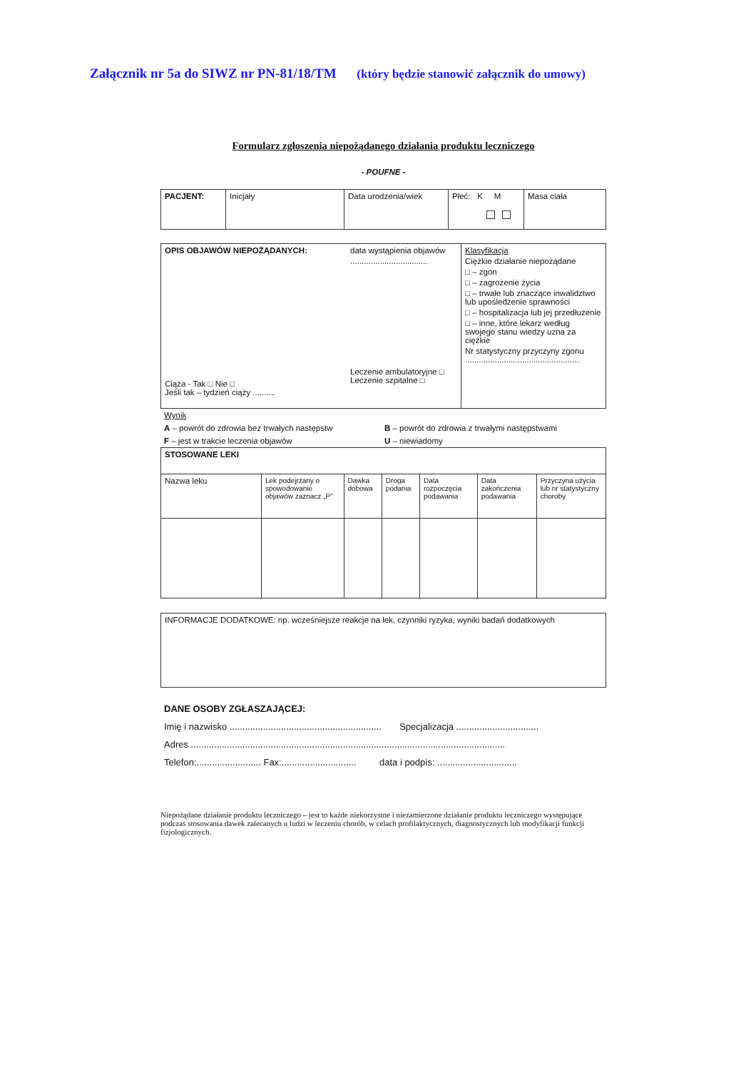Załącznik nr 5a do SIWZ nr PN-81/18/TM (który będzie stanowić załącznik do umowy)
Formularz zgłoszenia niepożądanego działania produktu leczniczego
- POUFNE -
| PACJENT: | Inicjały | Data urodzenia/wiek | Płeć: K M | Masa ciała |
| OPIS OBJAWÓW NIEPOŻĄDANYCH: Ciąża - Tak □ Nie □ Jeśli tak – tydzień ciąży .......... | data wystąpienia objawów .................................. Leczenie ambulatoryjne □ Leczenie szpitalne □ | Klasyfikacja Ciężkie działanie niepożądane □ – zgon □ – zagrożenie życia □ – trwałe lub znaczące inwalidztwo lub upośledzenie sprawności □ – hospitalizacja lub jej przedłużenie □ – inne, które lekarz według swojego stanu wiedzy uzna za ciężkie Nr statystyczny przyczyny zgonu .................................................. |
Wynik
| A – powrót do zdrowia bez trwałych następstw | B – powrót do zdrowia z trwałymi następstwami |
| F – jest w trakcie leczenia objawów | U – niewiadomy |
| STOSOWANE LEKI | | | | | | |
| Nazwa leku | Lek podejrzany o spowodowanie objawów zaznacz „P” | Dawka dobowa | Droga podania | Data rozpoczęcia podawania | Data zakończenia podawania | Przyczyna użycia lub nr statystyczny choroby |
| INFORMACJE DODATKOWE: np. wcześniejsze reakcje na lek, czynniki ryzyka, wyniki badań dodatkowych |
DANE OSOBY ZGŁASZAJĄCEJ:
Imię i nazwisko ........................................................... Specjalizacja ................................
Adres ..........................................................................................................................
Telefon:......................... Fax:............................. data i podpis: ...............................
Niepożądane działanie produktu leczniczego – jest to każde niekorzystne i niezamierzone działanie produktu leczniczego występujące podczas stosowania dawek zalecanych u ludzi w leczeniu chorób, w celach profilaktycznych, diagnostycznych lub modyfikacji funkcji fizjologicznych.